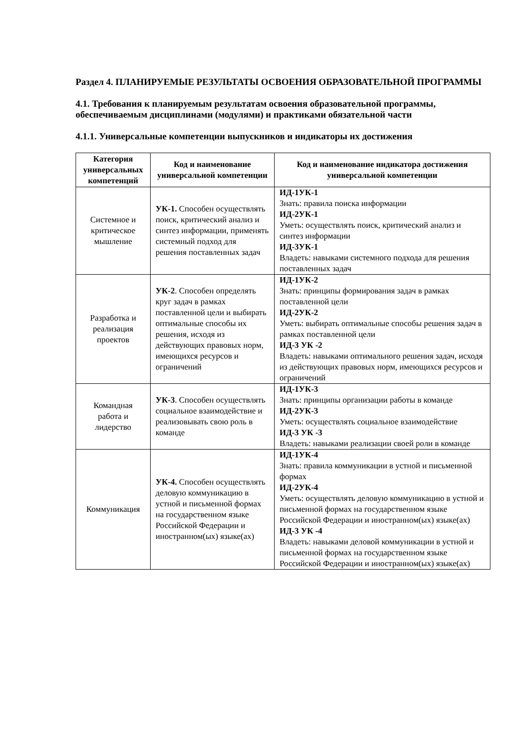Раздел 4. ПЛАНИРУЕМЫЕ РЕЗУЛЬТАТЫ ОСВОЕНИЯ ОБРАЗОВАТЕЛЬНОЙ ПРОГРАММЫ
4.1. Требования к планируемым результатам освоения образовательной программы, обеспечиваемым дисциплинами (модулями) и практиками обязательной части
4.1.1. Универсальные компетенции выпускников и индикаторы их достижения
| Категория универсальных компетенций | Код и наименование универсальной компетенции | Код и наименование индикатора достижения универсальной компетенции |
| --- | --- | --- |
| Системное и критическое мышление | УК-1. Способен осуществлять поиск, критический анализ и синтез информации, применять системный подход для решения поставленных задач | ИД-1УК-1 Знать: правила поиска информации ИД-2УК-1 Уметь: осуществлять поиск, критический анализ и синтез информации ИД-3УК-1 Владеть: навыками системного подхода для решения поставленных задач |
| Разработка и реализация проектов | УК-2 . Способен определять круг задач в рамках поставленной цели и выбирать оптимальные способы их решения, исходя из действующих правовых норм, имеющихся ресурсов и ограничений | ИД-1УК-2 Знать: принципы формирования задач в рамках поставленной цели ИД-2УК-2 Уметь: выбирать оптимальные способы решения задач в рамках поставленной цели ИД-3 УК -2 Владеть: навыками оптимального решения задач, исходя из действующих правовых норм, имеющихся ресурсов и ограничений |
| Командная работа и лидерство | УК-3 . Способен осуществлять социальное взаимодействие и реализовывать свою роль в команде | ИД-1УК-3 Знать: принципы организации работы в команде ИД-2УК-3 Уметь: осуществлять социальное взаимодействие ИД-3 УК -3 Владеть: навыками реализации своей роли в команде |
| Коммуникация | УК-4. Способен осуществлять деловую коммуникацию в устной и письменной формах на государственном языке Российской Федерации и иностранном(ых) языке(ах) | ИД-1УК-4 Знать: правила коммуникации в устной и письменной формах ИД-2УК-4 Уметь: осуществлять деловую коммуникацию в устной и письменной формах на государственном языке Российской Федерации и иностранном(ых) языке(ах) ИД-3 УК -4 Владеть: навыками деловой коммуникации в устной и письменной формах на государственном языке Российской Федерации и иностранном(ых) языке(ах) |